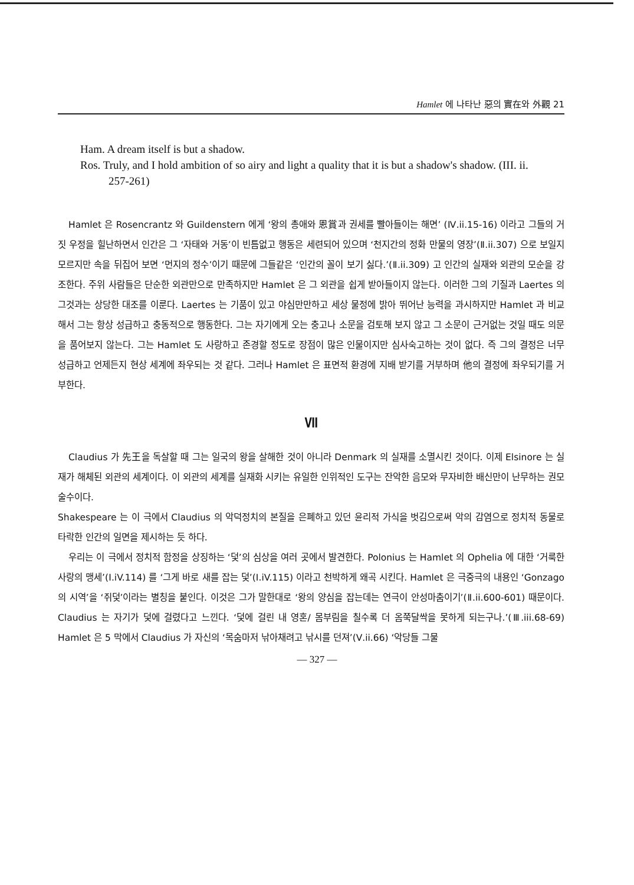Hamlet 에 나타난 惡의 實在와 外觀 21
Ham. A dream itself is but a shadow.
Ros. Truly, and I hold ambition of so airy and light a quality that it is but a shadow's shadow. (III. ii. 257-261)
Hamlet 은 Rosencrantz 와 Guildenstern 에게 ‘왕의 총애와 恩賞과 권세를 빨아들이는 해면’ (Ⅳ.ii.15-16) 이라고 그들의 거짓 우정을 힐난하면서 인간은 그 ‘자태와 거동’이 빈틈없고 행동은 세련되어 있으며 ‘천지간의 정화 만물의 영장’(Ⅱ.ii.307) 으로 보일지 모르지만 속을 뒤집어 보면 ‘먼지의 정수’이기 때문에 그들같은 ‘인간의 꼴이 보기 싫다.’(Ⅱ.ii.309) 고 인간의 실재와 외관의 모순을 강조한다. 주위 사람들은 단순한 외관만으로 만족하지만 Hamlet 은 그 외관을 쉽게 받아들이지 않는다. 이러한 그의 기질과 Laertes 의 그것과는 상당한 대조를 이룬다. Laertes 는 기품이 있고 야심만만하고 세상 물정에 밝아 뛰어난 능력을 과시하지만 Hamlet 과 비교해서 그는 항상 성급하고 충동적으로 행동한다. 그는 자기에게 오는 충고나 소문을 검토해 보지 않고 그 소문이 근거없는 것일 때도 의문을 품어보지 않는다. 그는 Hamlet 도 사랑하고 존경할 정도로 장점이 많은 인물이지만 심사숙고하는 것이 없다. 즉 그의 결정은 너무 성급하고 언제든지 현상 세계에 좌우되는 것 같다. 그러나 Hamlet 은 표면적 환경에 지배 받기를 거부하며 他의 결정에 좌우되기를 거부한다.
Ⅶ
Claudius 가 先王을 독살할 때 그는 일국의 왕을 살해한 것이 아니라 Denmark 의 실재를 소멸시킨 것이다. 이제 Elsinore 는 실재가 해체된 외관의 세계이다. 이 외관의 세계를 실재화 시키는 유일한 인위적인 도구는 잔악한 음모와 무자비한 배신만이 난무하는 권모술수이다.
Shakespeare 는 이 극에서 Claudius 의 악덕정치의 본질을 은폐하고 있던 윤리적 가식을 벗김으로써 악의 감염으로 정치적 동물로 타락한 인간의 일면을 제시하는 듯 하다.
우리는 이 극에서 정치적 함정을 상징하는 ‘덫’의 심상을 여러 곳에서 발견한다. Polonius 는 Hamlet 의 Ophelia 에 대한 ‘거룩한 사랑의 맹세’(Ⅰ.iV.114) 를 ‘그게 바로 새를 잡는 덫’(Ⅰ.iV.115) 이라고 천박하게 왜곡 시킨다. Hamlet 은 극중극의 내용인 ‘Gonzago 의 시역’을 ‘쥐덫’이라는 별칭을 붙인다. 이것은 그가 말한대로 ‘왕의 양심을 잡는데는 연극이 안성마춤이기’(Ⅱ.ii.600-601) 때문이다. Claudius 는 자기가 덫에 걸렸다고 느낀다. ‘덫에 걸린 내 영혼/ 몸부림을 칠수록 더 옴쭉달싹을 못하게 되는구나.’(Ⅲ.iii.68-69) Hamlet 은 5 막에서 Claudius 가 자신의 ‘목숨마저 낚아채려고 낚시를 던져’(Ⅴ.ii.66) ‘악당들 그물
— 327 —